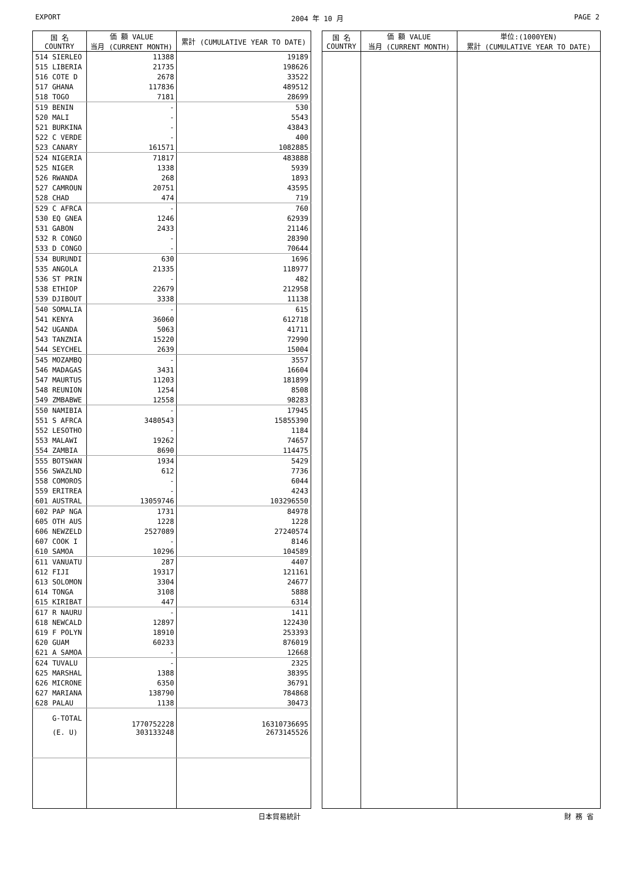EXPORT 2004 年 10 月 PAGE 2
| 国 名 COUNTRY | 価 額 VALUE 当月 (CURRENT MONTH) | 累計 (CUMULATIVE YEAR TO DATE) |
| --- | --- | --- |
| 514 SIERLEO | 11388 | 19189 |
| 515 LIBERIA | 21735 | 198626 |
| 516 COTE D | 2678 | 33522 |
| 517 GHANA | 117836 | 489512 |
| 518 TOGO | 7181 | 28699 |
| 519 BENIN | - | 530 |
| 520 MALI | - | 5543 |
| 521 BURKINA | - | 43843 |
| 522 C VERDE | - | 400 |
| 523 CANARY | 161571 | 1082885 |
| 524 NIGERIA | 71817 | 483888 |
| 525 NIGER | 1338 | 5939 |
| 526 RWANDA | 268 | 1893 |
| 527 CAMROUN | 20751 | 43595 |
| 528 CHAD | 474 | 719 |
| 529 C AFRCA | - | 760 |
| 530 EQ GNEA | 1246 | 62939 |
| 531 GABON | 2433 | 21146 |
| 532 R CONGO | - | 28390 |
| 533 D CONGO | - | 70644 |
| 534 BURUNDI | 630 | 1696 |
| 535 ANGOLA | 21335 | 118977 |
| 536 ST PRIN | - | 482 |
| 538 ETHIOP | 22679 | 212958 |
| 539 DJIBOUT | 3338 | 11138 |
| 540 SOMALIA | - | 615 |
| 541 KENYA | 36060 | 612718 |
| 542 UGANDA | 5063 | 41711 |
| 543 TANZNIA | 15220 | 72990 |
| 544 SEYCHEL | 2639 | 15004 |
| 545 MOZAMBQ | - | 3557 |
| 546 MADAGAS | 3431 | 16604 |
| 547 MAURTUS | 11203 | 181899 |
| 548 REUNION | 1254 | 8508 |
| 549 ZMBABWE | 12558 | 98283 |
| 550 NAMIBIA | - | 17945 |
| 551 S AFRCA | 3480543 | 15855390 |
| 552 LESOTHO | - | 1184 |
| 553 MALAWI | 19262 | 74657 |
| 554 ZAMBIA | 8690 | 114475 |
| 555 BOTSWAN | 1934 | 5429 |
| 556 SWAZLND | 612 | 7736 |
| 558 COMOROS | - | 6044 |
| 559 ERITREA | - | 4243 |
| 601 AUSTRAL | 13059746 | 103296550 |
| 602 PAP NGA | 1731 | 84978 |
| 605 OTH AUS | 1228 | 1228 |
| 606 NEWZELD | 2527089 | 27240574 |
| 607 COOK I | - | 8146 |
| 610 SAMOA | 10296 | 104589 |
| 611 VANUATU | 287 | 4407 |
| 612 FIJI | 19317 | 121161 |
| 613 SOLOMON | 3304 | 24677 |
| 614 TONGA | 3108 | 5888 |
| 615 KIRIBAT | 447 | 6314 |
| 617 R NAURU | - | 1411 |
| 618 NEWCALD | 12897 | 122430 |
| 619 F POLYN | 18910 | 253393 |
| 620 GUAM | 60233 | 876019 |
| 621 A SAMOA | - | 12668 |
| 624 TUVALU | - | 2325 |
| 625 MARSHAL | 1388 | 38395 |
| 626 MICRONE | 6350 | 36791 |
| 627 MARIANA | 138790 | 784868 |
| 628 PALAU | 1138 | 30473 |
| G-TOTAL | 1770752228 | 16310736695 |
| (E. U) | 303133248 | 2673145526 |
| 国 名 COUNTRY | 価 額 VALUE 当月 (CURRENT MONTH) | 単位:(1000YEN) 累計 (CUMULATIVE YEAR TO DATE) |
| --- | --- | --- |
日本貿易統計 財 務 省